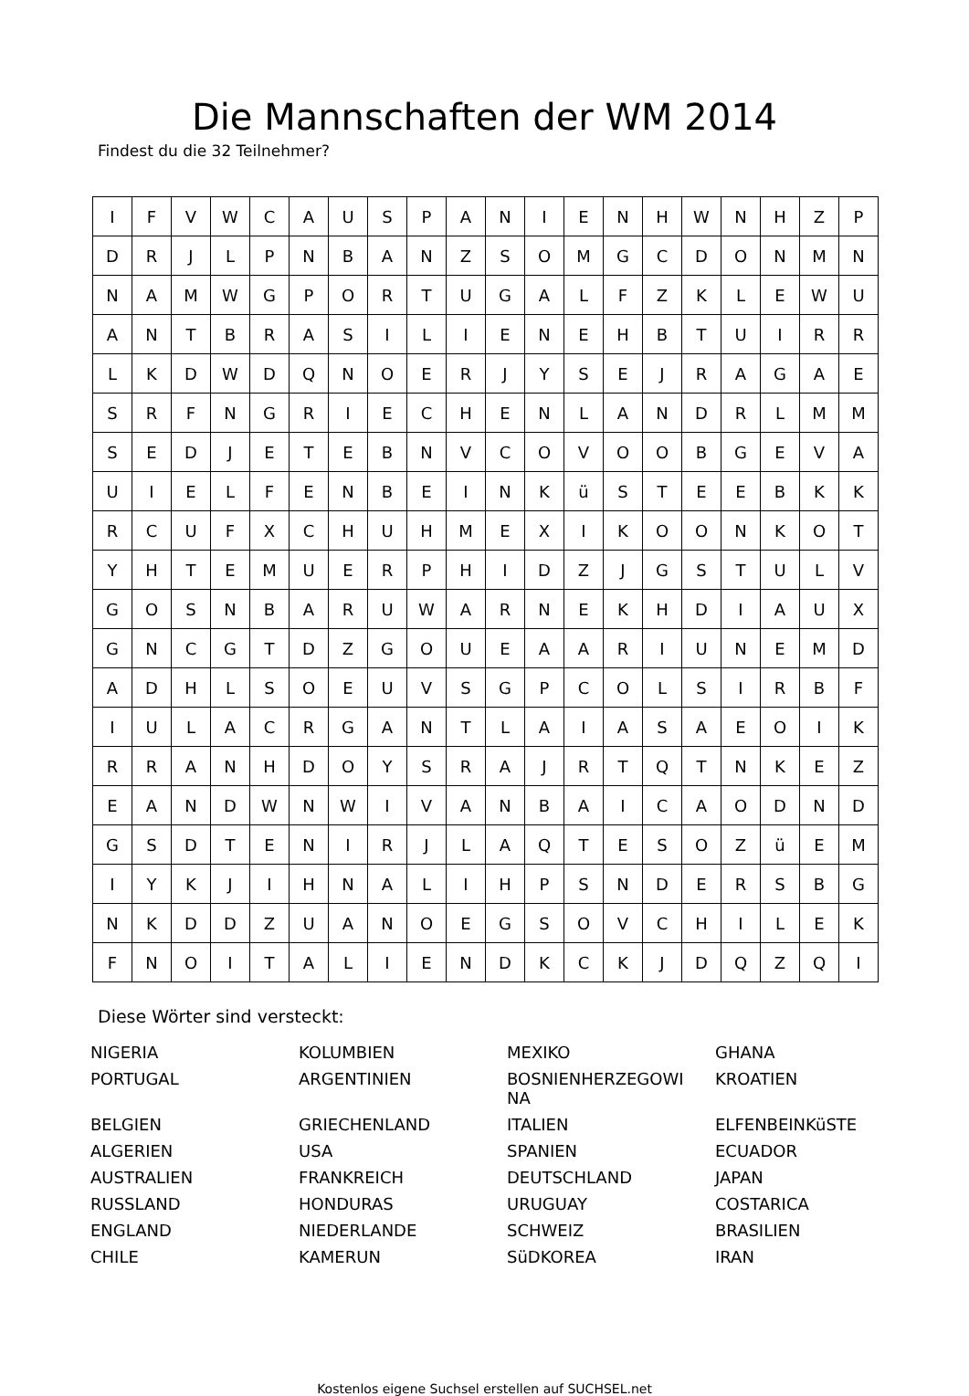Die Mannschaften der WM 2014
Findest du die 32 Teilnehmer?
| I | F | V | W | C | A | U | S | P | A | N | I | E | N | H | W | N | H | Z | P |
| D | R | J | L | P | N | B | A | N | Z | S | O | M | G | C | D | O | N | M | N |
| N | A | M | W | G | P | O | R | T | U | G | A | L | F | Z | K | L | E | W | U |
| A | N | T | B | R | A | S | I | L | I | E | N | E | H | B | T | U | I | R | R |
| L | K | D | W | D | Q | N | O | E | R | J | Y | S | E | J | R | A | G | A | E |
| S | R | F | N | G | R | I | E | C | H | E | N | L | A | N | D | R | L | M | M |
| S | E | D | J | E | T | E | B | N | V | C | O | V | O | O | B | G | E | V | A |
| U | I | E | L | F | E | N | B | E | I | N | K | ü | S | T | E | E | B | K | K |
| R | C | U | F | X | C | H | U | H | M | E | X | I | K | O | O | N | K | O | T |
| Y | H | T | E | M | U | E | R | P | H | I | D | Z | J | G | S | T | U | L | V |
| G | O | S | N | B | A | R | U | W | A | R | N | E | K | H | D | I | A | U | X |
| G | N | C | G | T | D | Z | G | O | U | E | A | A | R | I | U | N | E | M | D |
| A | D | H | L | S | O | E | U | V | S | G | P | C | O | L | S | I | R | B | F |
| I | U | L | A | C | R | G | A | N | T | L | A | I | A | S | A | E | O | I | K |
| R | R | A | N | H | D | O | Y | S | R | A | J | R | T | Q | T | N | K | E | Z |
| E | A | N | D | W | N | W | I | V | A | N | B | A | I | C | A | O | D | N | D |
| G | S | D | T | E | N | I | R | J | L | A | Q | T | E | S | O | Z | ü | E | M |
| I | Y | K | J | I | H | N | A | L | I | H | P | S | N | D | E | R | S | B | G |
| N | K | D | D | Z | U | A | N | O | E | G | S | O | V | C | H | I | L | E | K |
| F | N | O | I | T | A | L | I | E | N | D | K | C | K | J | D | Q | Z | Q | I |
Diese Wörter sind versteckt:
| NIGERIA | KOLUMBIEN | MEXIKO | GHANA |
| PORTUGAL | ARGENTINIEN | BOSNIENHERZEGOWI NA | KROATIEN |
| BELGIEN | GRIECHENLAND | ITALIEN | ELFENBEINKüSTE |
| ALGERIEN | USA | SPANIEN | ECUADOR |
| AUSTRALIEN | FRANKREICH | DEUTSCHLAND | JAPAN |
| RUSSLAND | HONDURAS | URUGUAY | COSTARICA |
| ENGLAND | NIEDERLANDE | SCHWEIZ | BRASILIEN |
| CHILE | KAMERUN | SüDKOREA | IRAN |
Kostenlos eigene Suchsel erstellen auf SUCHSEL.net